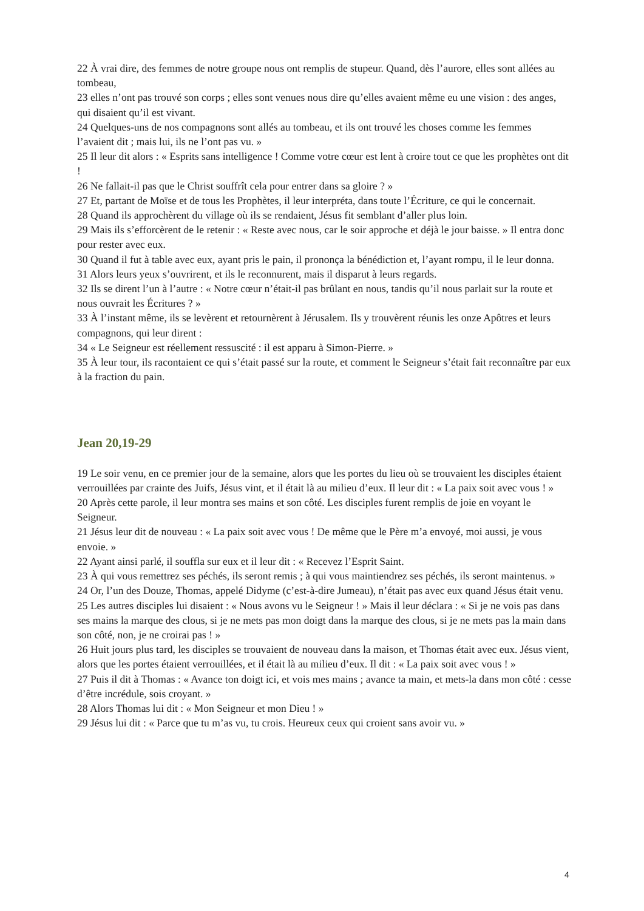22 À vrai dire, des femmes de notre groupe nous ont remplis de stupeur. Quand, dès l’aurore, elles sont allées au tombeau,
23 elles n’ont pas trouvé son corps ; elles sont venues nous dire qu’elles avaient même eu une vision : des anges, qui disaient qu’il est vivant.
24 Quelques-uns de nos compagnons sont allés au tombeau, et ils ont trouvé les choses comme les femmes l’avaient dit ; mais lui, ils ne l’ont pas vu. »
25 Il leur dit alors : « Esprits sans intelligence ! Comme votre cœur est lent à croire tout ce que les prophètes ont dit !
26 Ne fallait-il pas que le Christ souffrît cela pour entrer dans sa gloire ? »
27 Et, partant de Moïse et de tous les Prophètes, il leur interpréta, dans toute l’Écriture, ce qui le concernait.
28 Quand ils approchèrent du village où ils se rendaient, Jésus fit semblant d’aller plus loin.
29 Mais ils s’efforcèrent de le retenir : « Reste avec nous, car le soir approche et déjà le jour baisse. » Il entra donc pour rester avec eux.
30 Quand il fut à table avec eux, ayant pris le pain, il prononça la bénédiction et, l’ayant rompu, il le leur donna.
31 Alors leurs yeux s’ouvrirent, et ils le reconnurent, mais il disparut à leurs regards.
32 Ils se dirent l’un à l’autre : « Notre cœur n’était-il pas brûlant en nous, tandis qu’il nous parlait sur la route et nous ouvrait les Écritures ? »
33 À l’instant même, ils se levèrent et retournèrent à Jérusalem. Ils y trouvèrent réunis les onze Apôtres et leurs compagnons, qui leur dirent :
34 « Le Seigneur est réellement ressuscité : il est apparu à Simon-Pierre. »
35 À leur tour, ils racontaient ce qui s’était passé sur la route, et comment le Seigneur s’était fait reconnaître par eux à la fraction du pain.
Jean 20,19-29
19 Le soir venu, en ce premier jour de la semaine, alors que les portes du lieu où se trouvaient les disciples étaient verrouillées par crainte des Juifs, Jésus vint, et il était là au milieu d’eux. Il leur dit : « La paix soit avec vous ! »
20 Après cette parole, il leur montra ses mains et son côté. Les disciples furent remplis de joie en voyant le Seigneur.
21 Jésus leur dit de nouveau : « La paix soit avec vous ! De même que le Père m’a envoyé, moi aussi, je vous envoie. »
22 Ayant ainsi parlé, il souffla sur eux et il leur dit : « Recevez l’Esprit Saint.
23 À qui vous remettrez ses péchés, ils seront remis ; à qui vous maintiendrez ses péchés, ils seront maintenus. »
24 Or, l’un des Douze, Thomas, appelé Didyme (c’est-à-dire Jumeau), n’était pas avec eux quand Jésus était venu.
25 Les autres disciples lui disaient : « Nous avons vu le Seigneur ! » Mais il leur déclara : « Si je ne vois pas dans ses mains la marque des clous, si je ne mets pas mon doigt dans la marque des clous, si je ne mets pas la main dans son côté, non, je ne croirai pas ! »
26 Huit jours plus tard, les disciples se trouvaient de nouveau dans la maison, et Thomas était avec eux. Jésus vient, alors que les portes étaient verrouillées, et il était là au milieu d’eux. Il dit : « La paix soit avec vous ! »
27 Puis il dit à Thomas : « Avance ton doigt ici, et vois mes mains ; avance ta main, et mets-la dans mon côté : cesse d’être incrédule, sois croyant. »
28 Alors Thomas lui dit : « Mon Seigneur et mon Dieu ! »
29 Jésus lui dit : « Parce que tu m’as vu, tu crois. Heureux ceux qui croient sans avoir vu. »
4